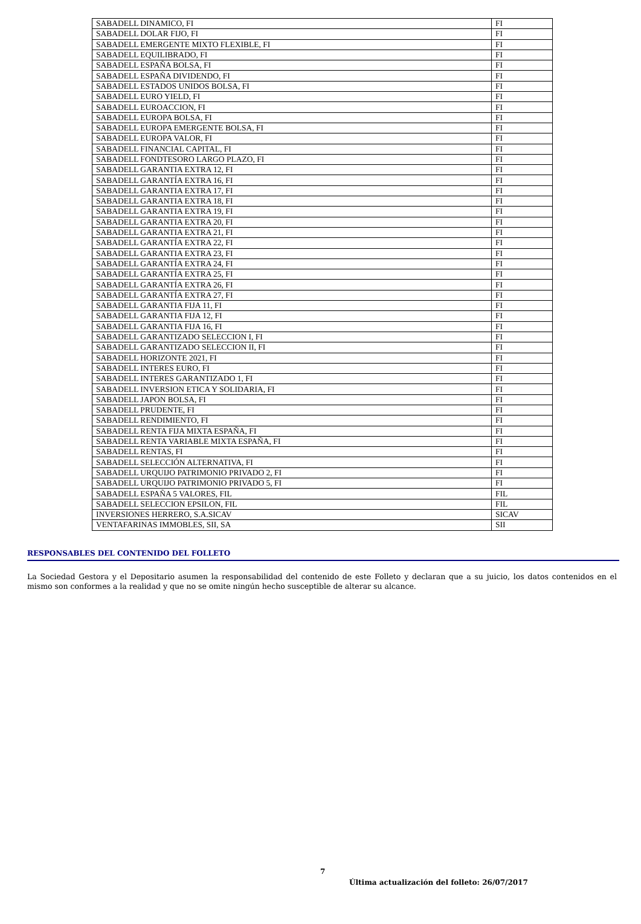| SABADELL DINAMICO, FI | FI |
| SABADELL DOLAR FIJO, FI | FI |
| SABADELL EMERGENTE MIXTO FLEXIBLE, FI | FI |
| SABADELL EQUILIBRADO, FI | FI |
| SABADELL ESPAÑA BOLSA, FI | FI |
| SABADELL ESPAÑA DIVIDENDO, FI | FI |
| SABADELL ESTADOS UNIDOS BOLSA, FI | FI |
| SABADELL EURO YIELD, FI | FI |
| SABADELL EUROACCION, FI | FI |
| SABADELL EUROPA BOLSA, FI | FI |
| SABADELL EUROPA EMERGENTE BOLSA, FI | FI |
| SABADELL EUROPA VALOR, FI | FI |
| SABADELL FINANCIAL CAPITAL, FI | FI |
| SABADELL FONDTESORO LARGO PLAZO, FI | FI |
| SABADELL GARANTIA EXTRA 12, FI | FI |
| SABADELL GARANTÍA EXTRA 16, FI | FI |
| SABADELL GARANTIA EXTRA 17, FI | FI |
| SABADELL GARANTIA EXTRA 18, FI | FI |
| SABADELL GARANTIA EXTRA 19, FI | FI |
| SABADELL GARANTIA EXTRA 20, FI | FI |
| SABADELL GARANTIA EXTRA 21, FI | FI |
| SABADELL GARANTÍA EXTRA 22, FI | FI |
| SABADELL GARANTIA EXTRA 23, FI | FI |
| SABADELL GARANTÍA EXTRA 24, FI | FI |
| SABADELL GARANTÍA EXTRA 25, FI | FI |
| SABADELL GARANTÍA EXTRA 26, FI | FI |
| SABADELL GARANTÍA EXTRA 27, FI | FI |
| SABADELL GARANTIA FIJA 11, FI | FI |
| SABADELL GARANTIA FIJA 12, FI | FI |
| SABADELL GARANTIA FIJA 16, FI | FI |
| SABADELL GARANTIZADO SELECCION I, FI | FI |
| SABADELL GARANTIZADO SELECCION II, FI | FI |
| SABADELL HORIZONTE 2021, FI | FI |
| SABADELL INTERES EURO, FI | FI |
| SABADELL INTERES GARANTIZADO 1, FI | FI |
| SABADELL INVERSION ETICA Y SOLIDARIA, FI | FI |
| SABADELL JAPON BOLSA, FI | FI |
| SABADELL PRUDENTE, FI | FI |
| SABADELL RENDIMIENTO, FI | FI |
| SABADELL RENTA FIJA MIXTA ESPAÑA, FI | FI |
| SABADELL RENTA VARIABLE MIXTA ESPAÑA, FI | FI |
| SABADELL RENTAS, FI | FI |
| SABADELL SELECCIÓN ALTERNATIVA, FI | FI |
| SABADELL URQUIJO PATRIMONIO PRIVADO 2, FI | FI |
| SABADELL URQUIJO PATRIMONIO PRIVADO 5, FI | FI |
| SABADELL ESPAÑA 5 VALORES, FIL | FIL |
| SABADELL SELECCION EPSILON, FIL | FIL |
| INVERSIONES HERRERO, S.A.SICAV | SICAV |
| VENTAFARINAS IMMOBLES, SII, SA | SII |
RESPONSABLES DEL CONTENIDO DEL FOLLETO
La Sociedad Gestora y el Depositario asumen la responsabilidad del contenido de este Folleto y declaran que a su juicio, los datos contenidos en el mismo son conformes a la realidad y que no se omite ningún hecho susceptible de alterar su alcance.
7
Última actualización del folleto: 26/07/2017